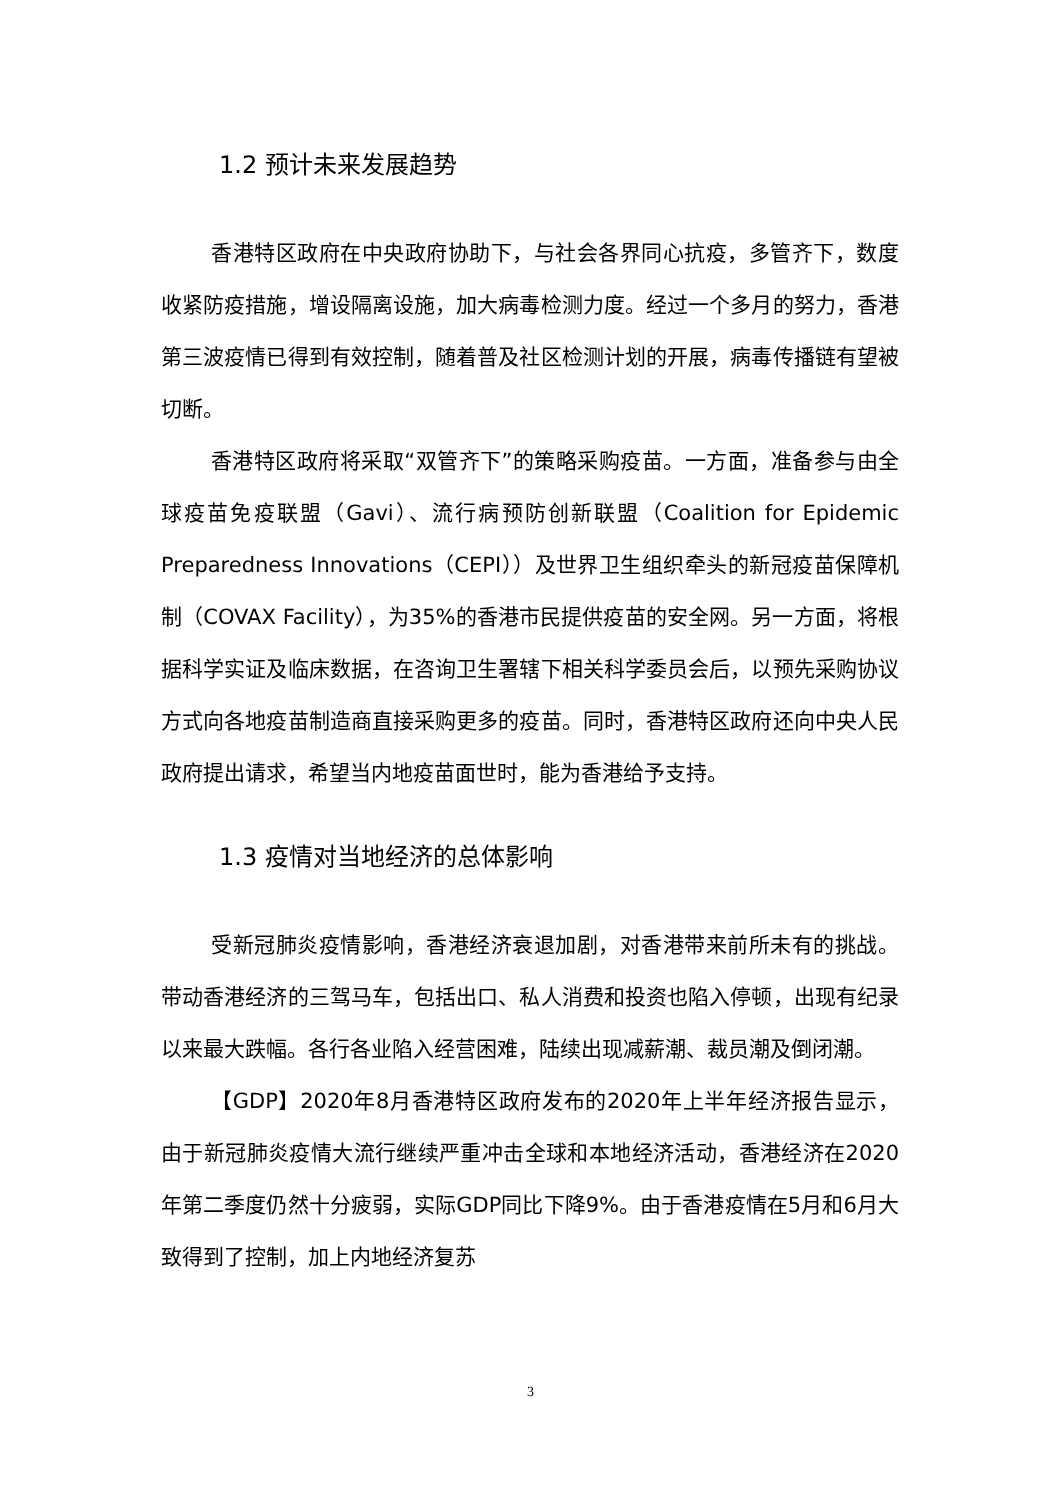1.2 预计未来发展趋势
香港特区政府在中央政府协助下，与社会各界同心抗疫，多管齐下，数度收紧防疫措施，增设隔离设施，加大病毒检测力度。经过一个多月的努力，香港第三波疫情已得到有效控制，随着普及社区检测计划的开展，病毒传播链有望被切断。
香港特区政府将采取“双管齐下”的策略采购疫苗。一方面，准备参与由全球疫苗免疫联盟（Gavi）、流行病预防创新联盟（Coalition for Epidemic Preparedness Innovations（CEPI））及世界卫生组织牵头的新冠疫苗保障机制（COVAX Facility），为35%的香港市民提供疫苗的安全网。另一方面，将根据科学实证及临床数据，在咨询卫生署辖下相关科学委员会后，以预先采购协议方式向各地疫苗制造商直接采购更多的疫苗。同时，香港特区政府还向中央人民政府提出请求，希望当内地疫苗面世时，能为香港给予支持。
1.3 疫情对当地经济的总体影响
受新冠肺炎疫情影响，香港经济衰退加剧，对香港带来前所未有的挑战。带动香港经济的三驾马车，包括出口、私人消费和投资也陷入停顿，出现有纪录以来最大跌幅。各行各业陷入经营困难，陆续出现减薪潮、裁员潮及倒闭潮。
【GDP】2020年8月香港特区政府发布的2020年上半年经济报告显示，由于新冠肺炎疫情大流行继续严重冲击全球和本地经济活动，香港经济在2020年第二季度仍然十分疲弱，实际GDP同比下降9%。由于香港疫情在5月和6月大致得到了控制，加上内地经济复苏
3